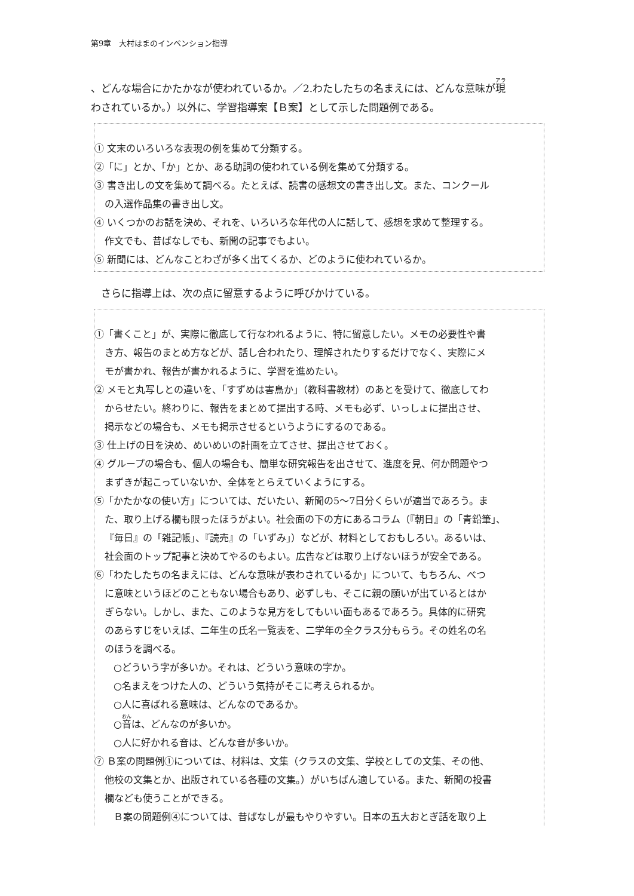第9章　大村はまのインベンション指導
、どんな場合にかたかなが使われているか。／2.わたしたちの名まえには、どんな意味が現
わされているか。）以外に、学習指導案【Ｂ案】として示した問題例である。
① 文末のいろいろな表現の例を集めて分類する。
②「に」とか、「か」とか、ある助詞の使われている例を集めて分類する。
③ 書き出しの文を集めて調べる。たとえば、読書の感想文の書き出し文。また、コンクール
の入選作品集の書き出し文。
④ いくつかのお話を決め、それを、いろいろな年代の人に話して、感想を求めて整理する。
作文でも、昔ばなしでも、新聞の記事でもよい。
⑤ 新聞には、どんなことわざが多く出てくるか、どのように使われているか。
さらに指導上は、次の点に留意するように呼びかけている。
①「書くこと」が、実際に徹底して行なわれるように、特に留意したい。メモの必要性や書
き方、報告のまとめ方などが、話し合われたり、理解されたりするだけでなく、実際にメ
モが書かれ、報告が書かれるように、学習を進めたい。
② メモと丸写しとの違いを、「すずめは害鳥か」（教科書教材）のあとを受けて、徹底してわ
からせたい。終わりに、報告をまとめて提出する時、メモも必ず、いっしょに提出させ、
掲示などの場合も、メモも掲示させるというようにするのである。
③ 仕上げの日を決め、めいめいの計画を立てさせ、提出させておく。
④ グループの場合も、個人の場合も、簡単な研究報告を出させて、進度を見、何か問題やつ
まずきが起こっていないか、全体をとらえていくようにする。
⑤「かたかなの使い方」については、だいたい、新聞の5〜7日分くらいが適当であろう。ま
た、取り上げる欄も限ったほうがよい。社会面の下の方にあるコラム（『朝日』の「青鉛筆」、
『毎日』の「雑記帳」、『読売』の「いずみ」）などが、材料としておもしろい。あるいは、
社会面のトップ記事と決めてやるのもよい。広告などは取り上げないほうが安全である。
⑥「わたしたちの名まえには、どんな意味が表わされているか」について、もちろん、べつ
に意味というほどのこともない場合もあり、必ずしも、そこに親の願いが出ているとはか
ぎらない。しかし、また、このような見方をしてもいい面もあるであろう。具体的に研究
のあらすじをいえば、二年生の氏名一覧表を、二学年の全クラス分もらう。その姓名の名
のほうを調べる。
○どういう字が多いか。それは、どういう意味の字か。
○名まえをつけた人の、どういう気持がそこに考えられるか。
○人に喜ばれる意味は、どんなのであるか。
○音は、どんなのが多いか。
○人に好かれる音は、どんな音が多いか。
⑦ Ｂ案の問題例①については、材料は、文集（クラスの文集、学校としての文集、その他、
他校の文集とか、出版されている各種の文集。）がいちばん適している。また、新聞の投書
欄なども使うことができる。
Ｂ案の問題例④については、昔ばなしが最もやりやすい。日本の五大おとぎ話を取り上